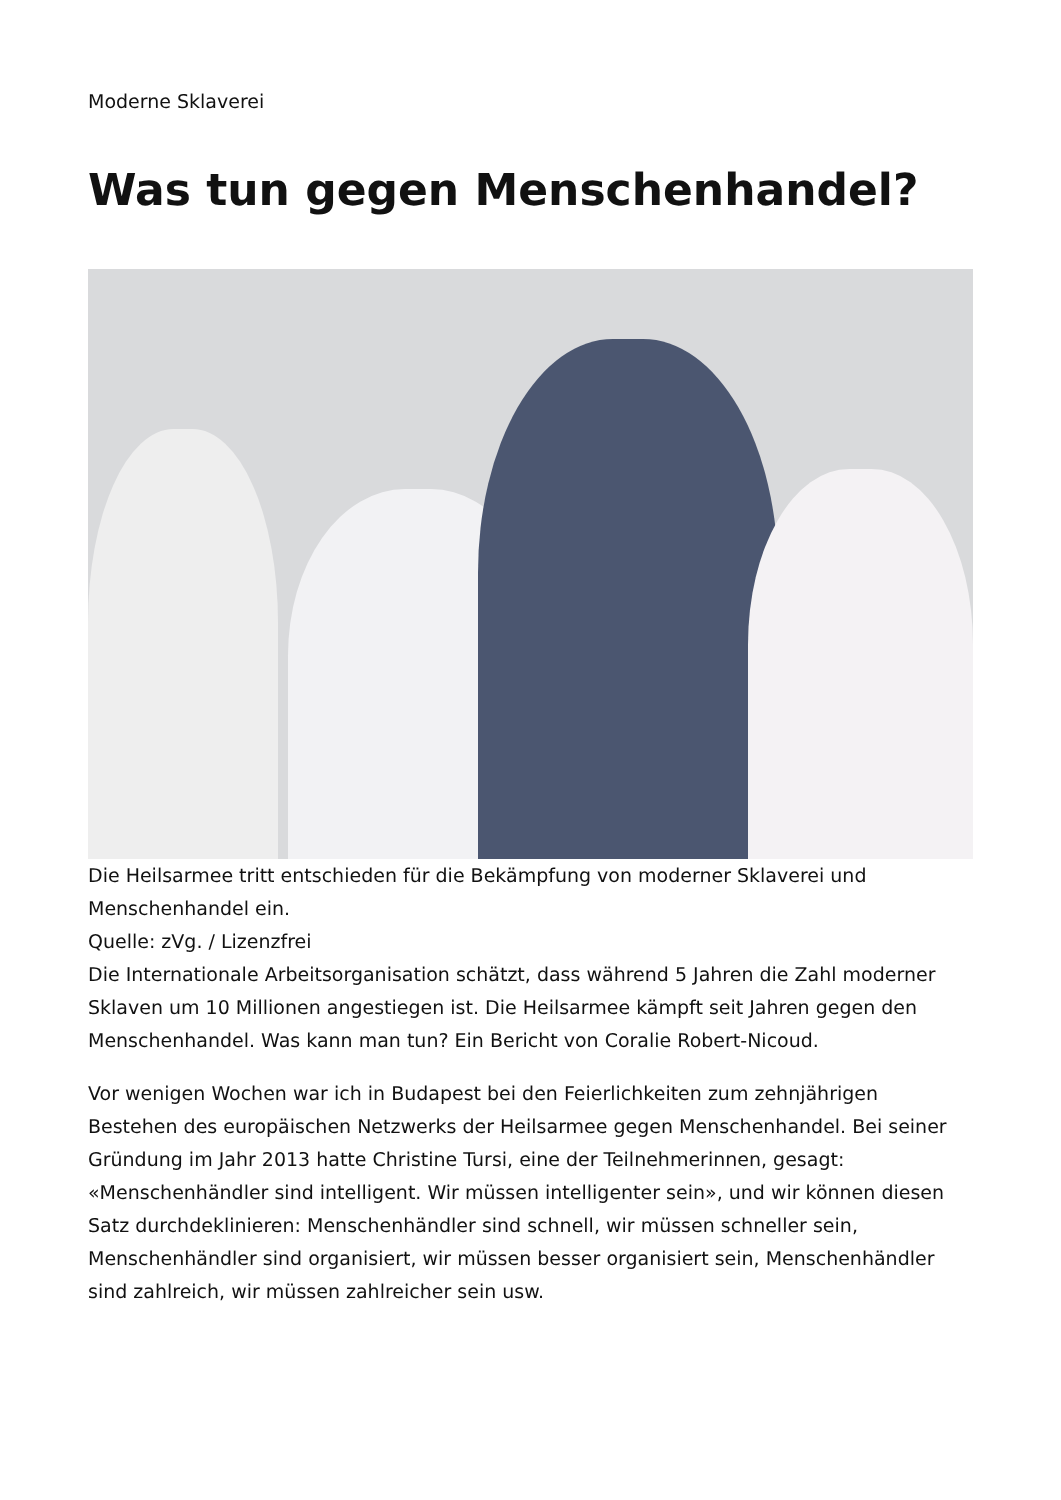Moderne Sklaverei
Was tun gegen Menschenhandel?
Die Heilsarmee tritt entschieden für die Bekämpfung von moderner Sklaverei und Menschenhandel ein.
Quelle: zVg. / Lizenzfrei
Die Internationale Arbeitsorganisation schätzt, dass während 5 Jahren die Zahl moderner Sklaven um 10 Millionen angestiegen ist. Die Heilsarmee kämpft seit Jahren gegen den Menschenhandel. Was kann man tun? Ein Bericht von Coralie Robert-Nicoud.
Vor wenigen Wochen war ich in Budapest bei den Feierlichkeiten zum zehnjährigen Bestehen des europäischen Netzwerks der Heilsarmee gegen Menschenhandel. Bei seiner Gründung im Jahr 2013 hatte Christine Tursi, eine der Teilnehmerinnen, gesagt: «Menschenhändler sind intelligent. Wir müssen intelligenter sein», und wir können diesen Satz durchdeklinieren: Menschenhändler sind schnell, wir müssen schneller sein, Menschenhändler sind organisiert, wir müssen besser organisiert sein, Menschenhändler sind zahlreich, wir müssen zahlreicher sein usw.